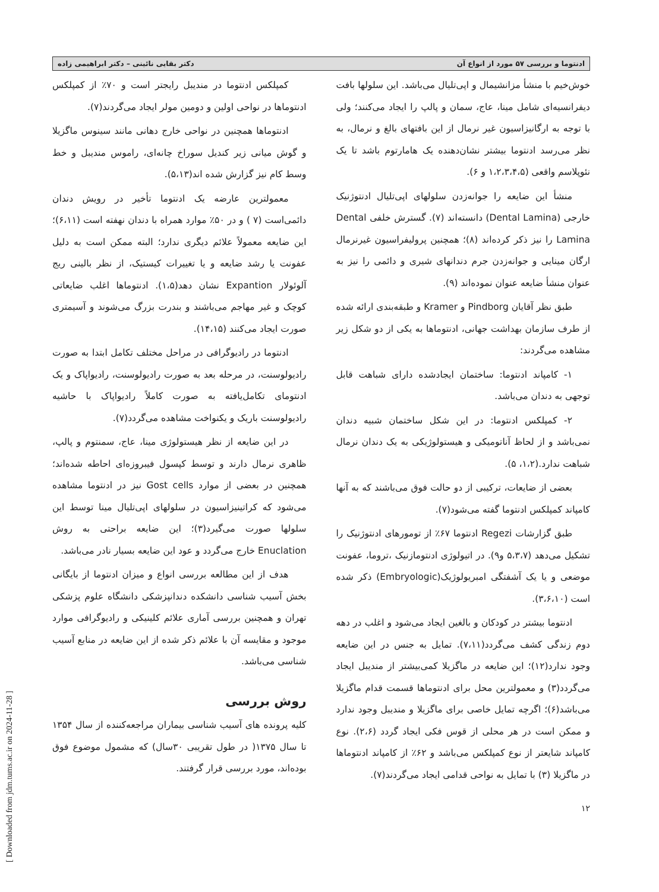[ Downloaded from jdm.tums.ac.ir on 2024-11-28 ]
ادنتوما و بررسی ۵۷ مورد از انواع آن دکتر بقایی نائینی – دکتر ابراهیمی زاده
خوش‌خیم با منشأ مزانشیمال و اپی‌تلیال می‌باشد. این سلولها بافت دیفرانسیه‌ای شامل مینا، عاج، سمان و پالپ را ایجاد می‌کنند؛ ولی با توجه به ارگانیزاسیون غیر نرمال از این بافتهای بالغ و نرمال، به نظر می‌رسد ادنتوما بیشتر نشان‌دهنده یک هامارتوم باشد تا یک نئوپلاسم واقعی (۱،۲،۳،۴،۵ و ۶).
منشأ این ضایعه را جوانه‌زدن سلولهای اپی‌تلیال ادنتوژنیک خارجی (Dental Lamina) دانسته‌اند (۷). گسترش خلفی Dental Lamina را نیز ذکر کرده‌اند (۸)؛ همچنین پرولیفراسیون غیرنرمال ارگان مینایی و جوانه‌زدن جرم دندانهای شیری و دائمی را نیز به عنوان منشأ ضایعه عنوان نموده‌اند (۹).
طبق نظر آقایان Pindborg و Kramer و طبقه‌بندی ارائه شده از طرف سازمان بهداشت جهانی، ادنتوماها به یکی از دو شکل زیر مشاهده می‌گردند:
۱- کامپاند ادنتوما: ساختمان ایجادشده دارای شباهت قابل توجهی به دندان می‌باشد.
۲- کمپلکس ادنتوما: در این شکل ساختمان شبیه دندان نمی‌باشد و از لحاظ آناتومیکی و هیستولوژیکی به یک دندان نرمال شباهت ندارد.(۱،۲، ۵).
بعضی از ضایعات، ترکیبی از دو حالت فوق می‌باشند که به آنها کامپاند کمپلکس ادنتوما گفته می‌شود(۷).
طبق گزارشات Regezi ادنتوما ۶۷٪ از تومورهای ادنتوژنیک را تشکیل می‌دهد (۵،۳،۷ و۹). در اتیولوژی ادنتومازنیک ،تروما، عفونت موضعی و یا یک آشفتگی امبریولوژیک(Embryologic) ذکر شده است (۳،۶،۱۰).
ادنتوما بیشتر در کودکان و بالغین ایجاد می‌شود و اغلب در دهه دوم زندگی کشف می‌گردد(۷،۱۱). تمایل به جنس در این ضایعه وجود ندارد(۱۲)؛ این ضایعه در ماگزیلا کمی‌بیشتر از مندیبل ایجاد می‌گردد(۳) و معمولترین محل برای ادنتوماها قسمت قدام ماگزیلا می‌باشد(۶)؛ اگرچه تمایل خاصی برای ماگزیلا و مندیبل وجود ندارد و ممکن است در هر محلی از قوس فکی ایجاد گردد (۲،۶). نوع کامپاند شایعتر از نوع کمپلکس می‌باشد و ۶۲٪ از کامپاند ادنتوماها در ماگزیلا (۳) با تمایل به نواحی قدامی ایجاد می‌گردند(۷).
۱۲
کمپلکس ادنتوما در مندیبل رایجتر است و ۷۰٪ از کمپلکس ادنتوماها در نواحی اولین و دومین مولر ایجاد می‌گردند(۷).
ادنتوماها همچنین در نواحی خارج دهانی مانند سینوس ماگزیلا و گوش میانی زیر کندیل سوراخ چانه‌ای، راموس مندیبل و خط وسط کام نیز گزارش شده اند(۵،۱۳).
معمولترین عارضه یک ادنتوما تأخیر در رویش دندان دائمی‌است (۷ ) و در ۵۰٪ موارد همراه با دندان نهفته است (۶،۱۱)؛ این ضایعه معمولاً علائم دیگری ندارد؛ البته ممکن است به دلیل عفونت یا رشد ضایعه و یا تغییرات کیستیک، از نظر بالینی ریج آلوئولار Expantion نشان دهد(۱،۵). ادنتوماها اغلب ضایعاتی کوچک و غیر مهاجم می‌باشند و بندرت بزرگ می‌شوند و آسیمتری صورت ایجاد می‌کنند (۱۴،۱۵).
ادنتوما در رادیوگرافی در مراحل مختلف تکامل ابتدا به صورت رادیولوسنت، در مرحله بعد به صورت رادیولوسنت، رادیواپاک و یک ادنتومای تکامل‌یافته به صورت کاملاً رادیواپاک با حاشیه رادیولوسنت باریک و یکنواخت مشاهده می‌گردد(۷).
در این ضایعه از نظر هیستولوژی مینا، عاج، سمنتوم و پالپ، ظاهری نرمال دارند و توسط کپسول فیبروزه‌ای احاطه شده‌اند؛ همچنین در بعضی از موارد Gost cells نیز در ادنتوما مشاهده می‌شود که کراتینیزاسیون در سلولهای اپی‌تلیال مینا توسط این سلولها صورت می‌گیرد(۳)؛ این ضایعه براحتی به روش Enuclation خارج می‌گردد و عود این ضایعه بسیار نادر می‌باشد.
هدف از این مطالعه بررسی انواع و میزان ادنتوما از بایگانی بخش آسیب شناسی دانشکده دندانپزشکی دانشگاه علوم پزشکی تهران و همچنین بررسی آماری علائم کلینیکی و رادیوگرافی موارد موجود و مقایسه آن با علائم ذکر شده از این ضایعه در منابع آسیب شناسی می‌باشد.
روش بررسی
کلیه پرونده های آسیب شناسی بیماران مراجعه‌کننده از سال ۱۳۵۴ تا سال ۱۳۷۵( در طول تقریبی ۳۰سال) که مشمول موضوع فوق بوده‌اند، مورد بررسی قرار گرفتند.